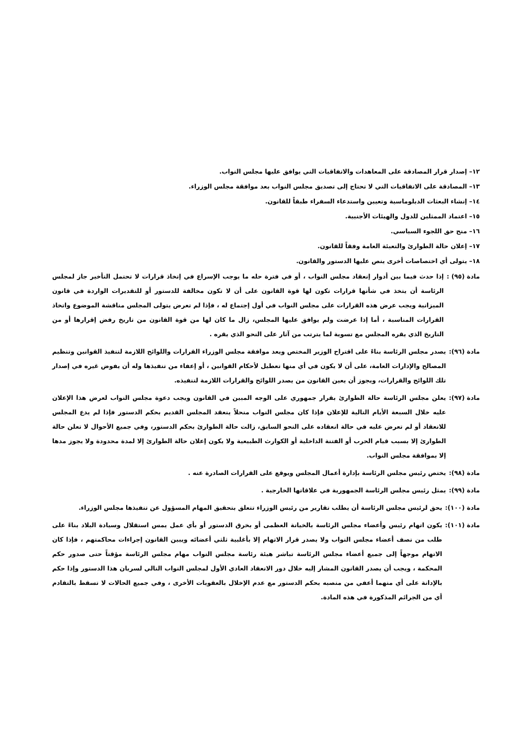١٢– إصدار قرار المصادقة على المعاهدات والاتفاقيات التي يوافق عليها مجلس النواب.
١٣– المصادقة على الاتفاقيات التي لا تحتاج إلى تصديق مجلس النواب بعد موافقة مجلس الوزراء.
١٤– إنشاء البعثات الدبلوماسية وتعيين واستدعاء السفراء طبقاً للقانون.
١٥– اعتماد الممثلين للدول والهيئات الأجنبية.
١٦– منح حق اللجوء السياسي.
١٧– إعلان حالة الطوارئ والتعبئة العامة وفقاً للقانون.
١٨– يتولى أي اختصاصات أخرى ينص عليها الدستور والقانون.
مادة (٩٥) : إذا حدث فيما بين أدوار إنعقاد مجلس النواب ، أو في فترة حله ما يوجب الإسراع في إتخاذ قرارات لا تحتمل التأخير جاز لمجلس الرئاسة أن يتخذ في شأنها قرارات تكون لها قوة القانون على أن لا تكون مخالفة للدستور أو للتقديرات الواردة في قانون الميزانية ويجب عرض هذه القرارات على مجلس النواب في أول إجتماع له ، فإذا لم تعرض يتولى المجلس مناقشة الموضوع واتخاذ القرارات المناسبة ، أما إذا عرضت ولم يوافق عليها المجلس، زال ما كان لها من قوة القانون من تاريخ رفض إقرارها أو من التاريخ الذي يقره المجلس مع تسوية لما يترتب من آثار على النحو الذي يقره .
مادة (٩٦): يصدر مجلس الرئاسة بناءً على اقتراح الوزير المختص وبعد موافقة مجلس الوزراء القرارات واللوائح اللازمة لتنفيذ القوانين وتنظيم المصالح والإدارات العامة، على أن لا يكون في أي منها تعطيل لأحكام القوانين ، أو إعفاء من تنفيذها وله أن يفوض غيره في إصدار تلك اللوائح والقرارات، ويجوز أن يعين القانون من يصدر اللوائح والقرارات اللازمة لتنفيذه.
مادة (٩٧): يعلن مجلس الرئاسة حالة الطوارئ بقرار جمهوري على الوجه المبين في القانون ويجب دعوة مجلس النواب لعرض هذا الإعلان عليه خلال السبعة الأيام التالية للإعلان فإذا كان مجلس النواب منحلاً ينعقد المجلس القديم بحكم الدستور فإذا لم يدع المجلس للانعقاد أو لم تعرض عليه في حالة انعقاده على النحو السابق، زالت حالة الطوارئ بحكم الدستور، وفي جميع الأحوال لا تعلن حالة الطوارئ إلا بسبب قيام الحرب أو الفتنة الداخلية أو الكوارث الطبيعية ولا يكون إعلان حالة الطوارئ إلا لمدة محدودة ولا يجوز مدها إلا بموافقة مجلس النواب.
مادة (٩٨): يختص رئيس مجلس الرئاسة بإدارة أعمال المجلس ويوقع على القرارات الصادرة عنه .
مادة (٩٩): يمثل رئيس مجلس الرئاسة الجمهورية في علاقاتها الخارجية .
مادة (١٠٠): يحق لرئيس مجلس الرئاسة أن يطلب تقارير من رئيس الوزراء تتعلق بتحقيق المهام المسؤول عن تنفيذها مجلس الوزراء.
مادة (١٠١): يكون اتهام رئيس وأعضاء مجلس الرئاسة بالخيانة العظمى أو بخرق الدستور أو بأي عمل يمس استقلال وسيادة البلاد بناءً على طلب من نصف أعضاء مجلس النواب ولا يصدر قرار الاتهام إلا بأغلبية ثلثي أعضائه ويبين القانون إجراءات محاكمتهم ، فإذا كان الاتهام موجهاً إلى جميع أعضاء مجلس الرئاسة تباشر هيئة رئاسة مجلس النواب مهام مجلس الرئاسة مؤقتاً حتى صدور حكم المحكمة ، ويجب أن يصدر القانون المشار إليه خلال دور الانعقاد العادي الأول لمجلس النواب التالي لسريان هذا الدستور وإذا حكم بالإدانة على أي منهما أعفي من منصبه بحكم الدستور مع عدم الإخلال بالعقوبات الأخرى ، وفي جميع الحالات لا تسقط بالتقادم أي من الجرائم المذكورة في هذه المادة.